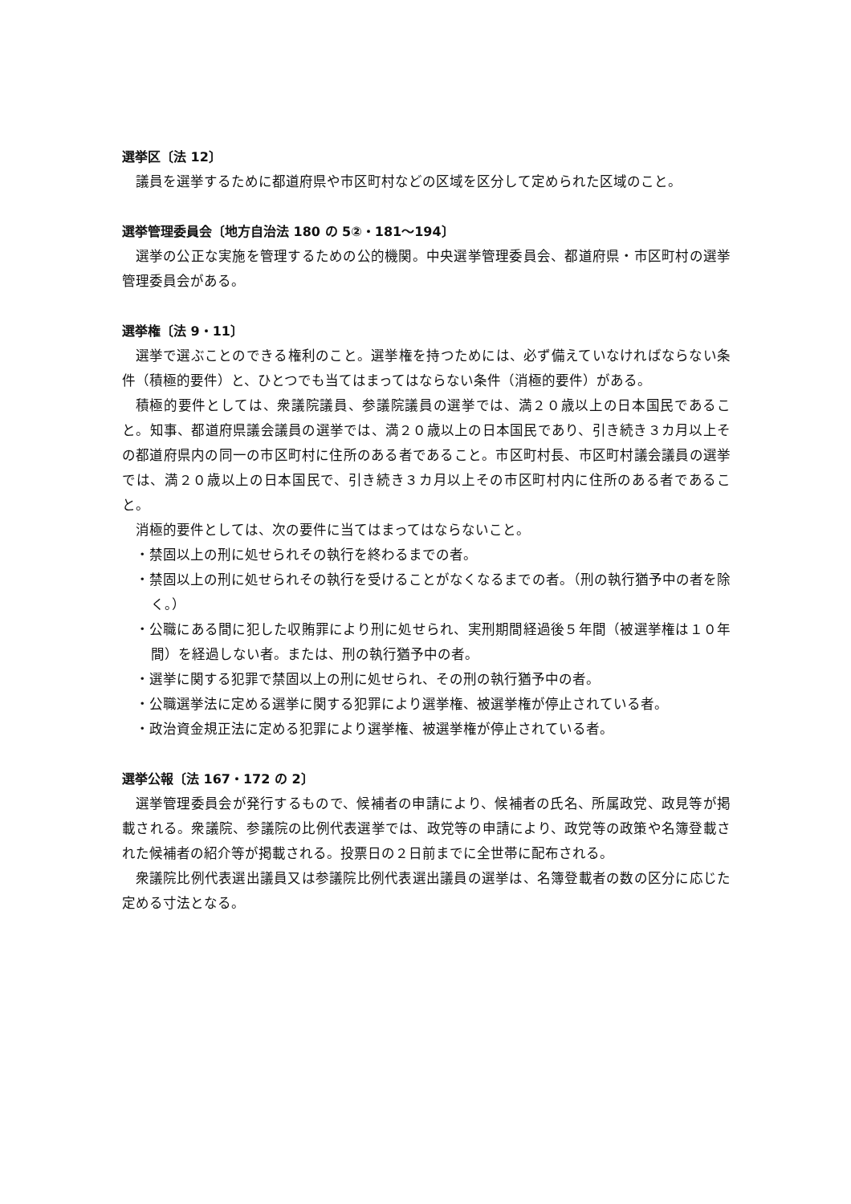選挙区〔法 12〕
議員を選挙するために都道府県や市区町村などの区域を区分して定められた区域のこと。
選挙管理委員会〔地方自治法 180 の 5②・181～194〕
選挙の公正な実施を管理するための公的機関。中央選挙管理委員会、都道府県・市区町村の選挙管理委員会がある。
選挙権〔法 9・11〕
選挙で選ぶことのできる権利のこと。選挙権を持つためには、必ず備えていなければならない条件（積極的要件）と、ひとつでも当てはまってはならない条件（消極的要件）がある。
積極的要件としては、衆議院議員、参議院議員の選挙では、満２０歳以上の日本国民であること。知事、都道府県議会議員の選挙では、満２０歳以上の日本国民であり、引き続き３カ月以上その都道府県内の同一の市区町村に住所のある者であること。市区町村長、市区町村議会議員の選挙では、満２０歳以上の日本国民で、引き続き３カ月以上その市区町村内に住所のある者であること。
消極的要件としては、次の要件に当てはまってはならないこと。
・禁固以上の刑に処せられその執行を終わるまでの者。
・禁固以上の刑に処せられその執行を受けることがなくなるまでの者。（刑の執行猶予中の者を除く。）
・公職にある間に犯した収賄罪により刑に処せられ、実刑期間経過後５年間（被選挙権は１０年間）を経過しない者。または、刑の執行猶予中の者。
・選挙に関する犯罪で禁固以上の刑に処せられ、その刑の執行猶予中の者。
・公職選挙法に定める選挙に関する犯罪により選挙権、被選挙権が停止されている者。
・政治資金規正法に定める犯罪により選挙権、被選挙権が停止されている者。
選挙公報〔法 167・172 の 2〕
選挙管理委員会が発行するもので、候補者の申請により、候補者の氏名、所属政党、政見等が掲載される。衆議院、参議院の比例代表選挙では、政党等の申請により、政党等の政策や名簿登載された候補者の紹介等が掲載される。投票日の２日前までに全世帯に配布される。
衆議院比例代表選出議員又は参議院比例代表選出議員の選挙は、名簿登載者の数の区分に応じた定める寸法となる。